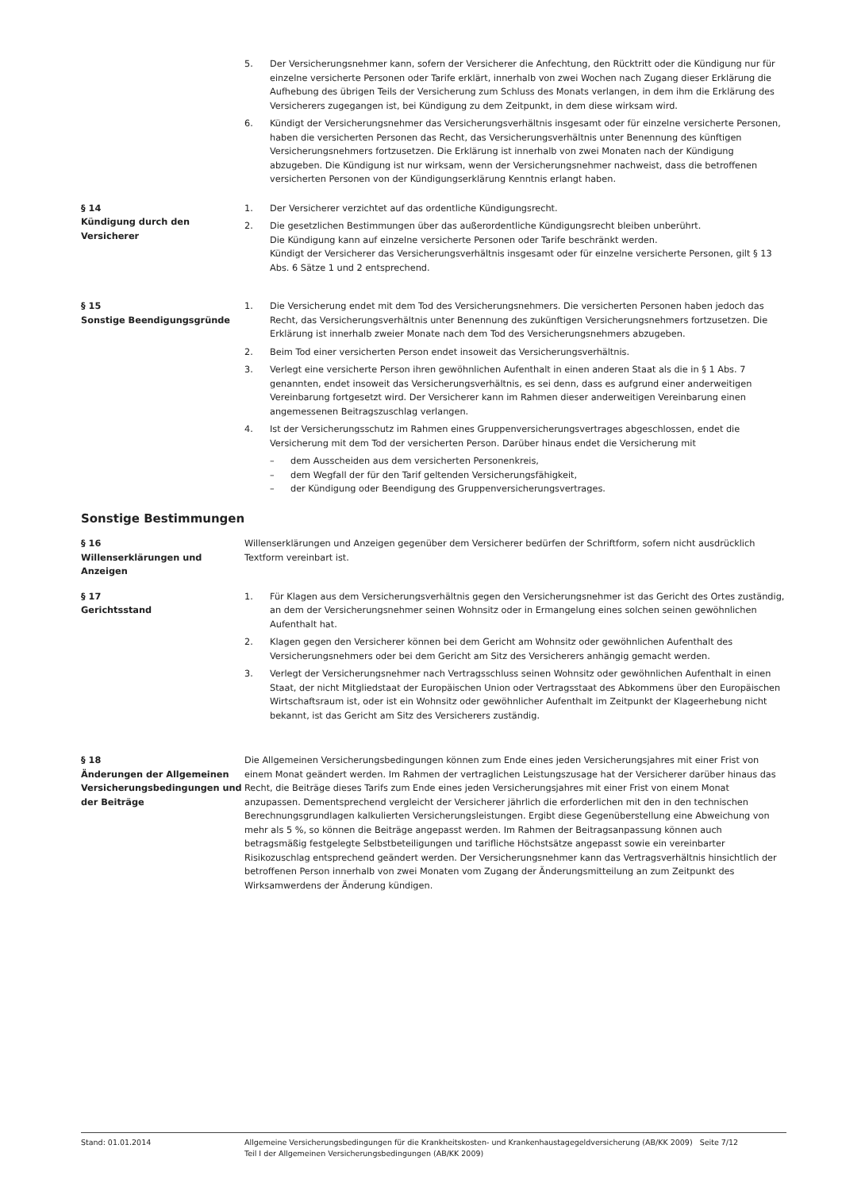5. Der Versicherungsnehmer kann, sofern der Versicherer die Anfechtung, den Rücktritt oder die Kündigung nur für einzelne versicherte Personen oder Tarife erklärt, innerhalb von zwei Wochen nach Zugang dieser Erklärung die Aufhebung des übrigen Teils der Versicherung zum Schluss des Monats verlangen, in dem ihm die Erklärung des Versicherers zugegangen ist, bei Kündigung zu dem Zeitpunkt, in dem diese wirksam wird.
6. Kündigt der Versicherungsnehmer das Versicherungsverhältnis insgesamt oder für einzelne versicherte Personen, haben die versicherten Personen das Recht, das Versicherungsverhältnis unter Benennung des künftigen Versicherungsnehmers fortzusetzen. Die Erklärung ist innerhalb von zwei Monaten nach der Kündigung abzugeben. Die Kündigung ist nur wirksam, wenn der Versicherungsnehmer nachweist, dass die betroffenen versicherten Personen von der Kündigungserklärung Kenntnis erlangt haben.
§ 14
Kündigung durch den Versicherer
1. Der Versicherer verzichtet auf das ordentliche Kündigungsrecht.
2. Die gesetzlichen Bestimmungen über das außerordentliche Kündigungsrecht bleiben unberührt.
Die Kündigung kann auf einzelne versicherte Personen oder Tarife beschränkt werden.
Kündigt der Versicherer das Versicherungsverhältnis insgesamt oder für einzelne versicherte Personen, gilt § 13 Abs. 6 Sätze 1 und 2 entsprechend.
§ 15
Sonstige Beendigungsgründe
1. Die Versicherung endet mit dem Tod des Versicherungsnehmers. Die versicherten Personen haben jedoch das Recht, das Versicherungsverhältnis unter Benennung des zukünftigen Versicherungsnehmers fortzusetzen. Die Erklärung ist innerhalb zweier Monate nach dem Tod des Versicherungsnehmers abzugeben.
2. Beim Tod einer versicherten Person endet insoweit das Versicherungsverhältnis.
3. Verlegt eine versicherte Person ihren gewöhnlichen Aufenthalt in einen anderen Staat als die in § 1 Abs. 7 genannten, endet insoweit das Versicherungsverhältnis, es sei denn, dass es aufgrund einer anderweitigen Vereinbarung fortgesetzt wird. Der Versicherer kann im Rahmen dieser anderweitigen Vereinbarung einen angemessenen Beitragszuschlag verlangen.
4. Ist der Versicherungsschutz im Rahmen eines Gruppenversicherungsvertrages abgeschlossen, endet die Versicherung mit dem Tod der versicherten Person. Darüber hinaus endet die Versicherung mit
– dem Ausscheiden aus dem versicherten Personenkreis,
– dem Wegfall der für den Tarif geltenden Versicherungsfähigkeit,
– der Kündigung oder Beendigung des Gruppenversicherungsvertrages.
Sonstige Bestimmungen
§ 16
Willenserklärungen und Anzeigen
Willenserklärungen und Anzeigen gegenüber dem Versicherer bedürfen der Schriftform, sofern nicht ausdrücklich Textform vereinbart ist.
§ 17
Gerichtsstand
1. Für Klagen aus dem Versicherungsverhältnis gegen den Versicherungsnehmer ist das Gericht des Ortes zuständig, an dem der Versicherungsnehmer seinen Wohnsitz oder in Ermangelung eines solchen seinen gewöhnlichen Aufenthalt hat.
2. Klagen gegen den Versicherer können bei dem Gericht am Wohnsitz oder gewöhnlichen Aufenthalt des Versicherungsnehmers oder bei dem Gericht am Sitz des Versicherers anhängig gemacht werden.
3. Verlegt der Versicherungsnehmer nach Vertragsschluss seinen Wohnsitz oder gewöhnlichen Aufenthalt in einen Staat, der nicht Mitgliedstaat der Europäischen Union oder Vertragsstaat des Abkommens über den Europäischen Wirtschaftsraum ist, oder ist ein Wohnsitz oder gewöhnlicher Aufenthalt im Zeitpunkt der Klageerhebung nicht bekannt, ist das Gericht am Sitz des Versicherers zuständig.
§ 18
Änderungen der Allgemeinen Versicherungsbedingungen und der Beiträge
Die Allgemeinen Versicherungsbedingungen können zum Ende eines jeden Versicherungsjahres mit einer Frist von einem Monat geändert werden. Im Rahmen der vertraglichen Leistungszusage hat der Versicherer darüber hinaus das Recht, die Beiträge dieses Tarifs zum Ende eines jeden Versicherungsjahres mit einer Frist von einem Monat anzupassen. Dementsprechend vergleicht der Versicherer jährlich die erforderlichen mit den in den technischen Berechnungsgrundlagen kalkulierten Versicherungsleistungen. Ergibt diese Gegenüberstellung eine Abweichung von mehr als 5 %, so können die Beiträge angepasst werden. Im Rahmen der Beitragsanpassung können auch betragsmäßig festgelegte Selbstbeteiligungen und tarifliche Höchstsätze angepasst sowie ein vereinbarter Risikozuschlag entsprechend geändert werden. Der Versicherungsnehmer kann das Vertragsverhältnis hinsichtlich der betroffenen Person innerhalb von zwei Monaten vom Zugang der Änderungsmitteilung an zum Zeitpunkt des Wirksamwerdens der Änderung kündigen.
Stand: 01.01.2014 Allgemeine Versicherungsbedingungen für die Krankheitskosten- und Krankenhaustagegeldversicherung (AB/KK 2009) Seite 7/12
Teil I der Allgemeinen Versicherungsbedingungen (AB/KK 2009)